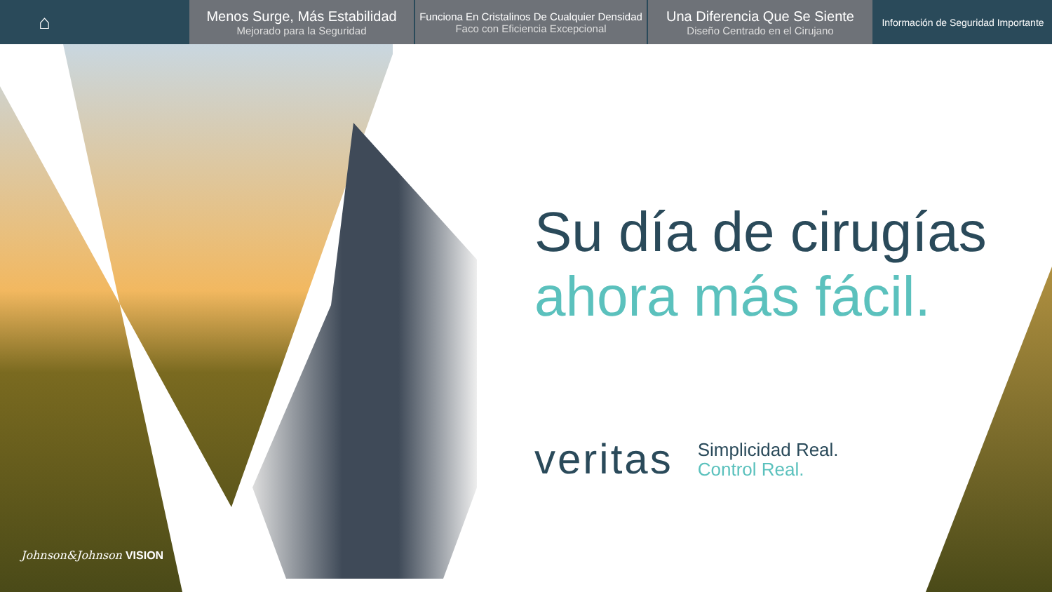⌂
Menos Surge, Más Estabilidad
Mejorado para la Seguridad
Funciona En Cristalinos De Cualquier Densidad
Faco con Eficiencia Excepcional
Una Diferencia Que Se Siente
Diseño Centrado en el Cirujano
Información de Seguridad Importante
Su día de cirugías
ahora más fácil.
veritas
Simplicidad Real.
Control Real.
Johnson&Johnson VISION